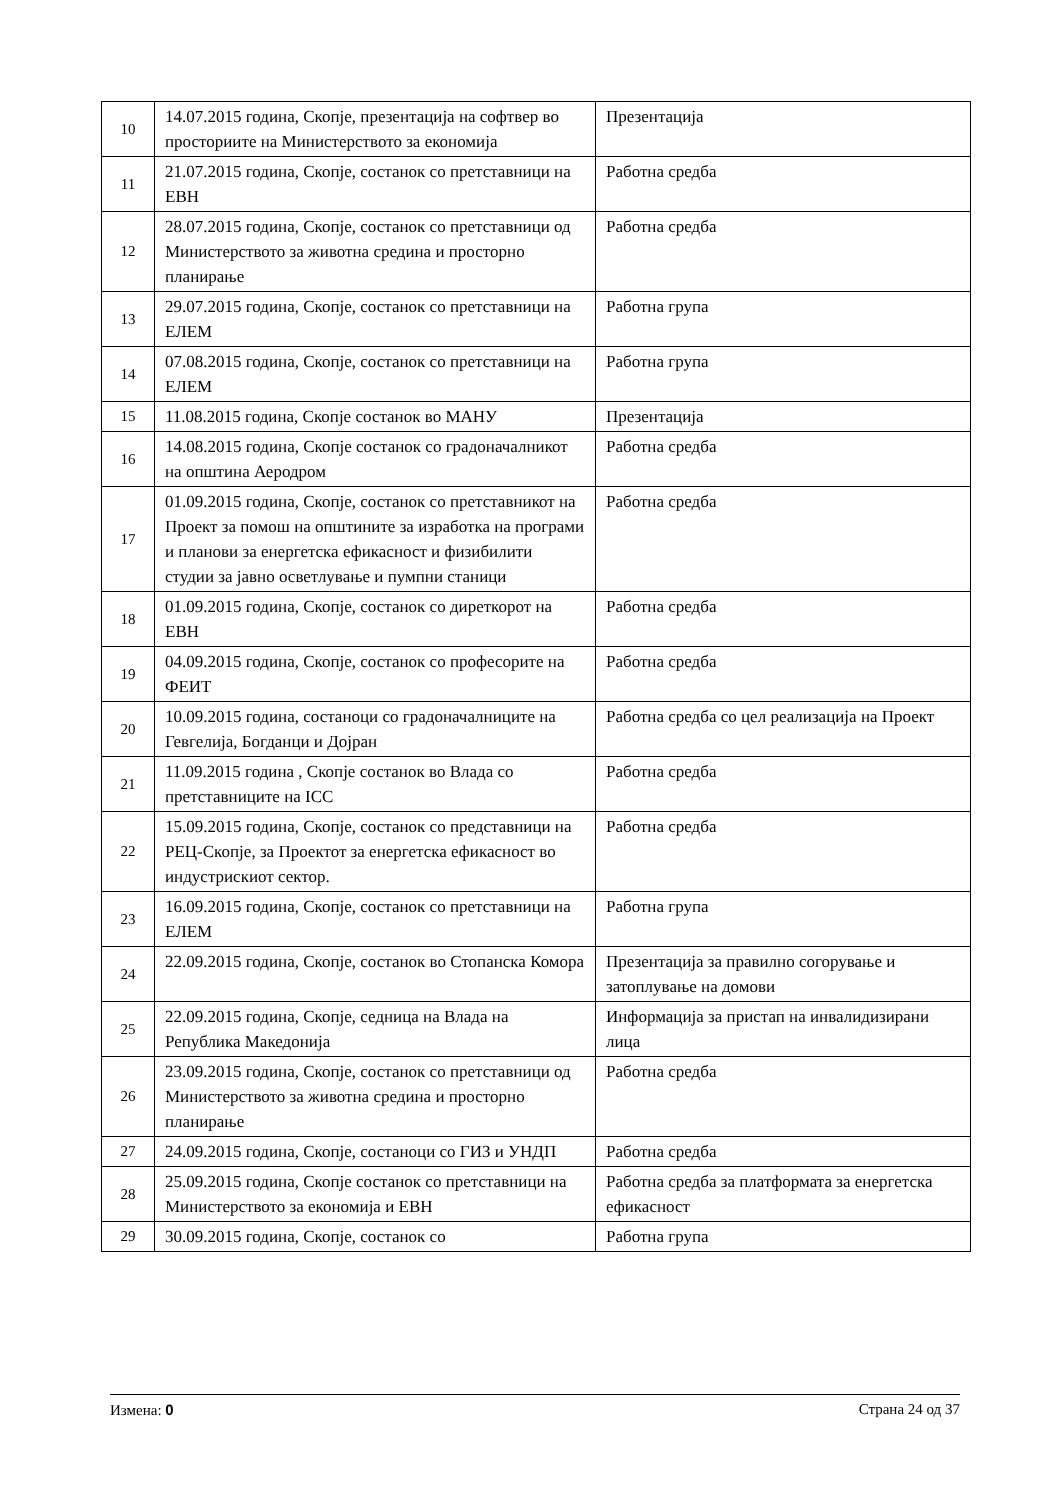| 10 | 14.07.2015 година, Скопје, презентација на софтвер во просториите на Министерството за економија | Презентација |
| 11 | 21.07.2015 година, Скопје, состанок со претставници на ЕВН | Работна средба |
| 12 | 28.07.2015 година, Скопје, состанок со претставници од Министерството за животна средина и просторно планирање | Работна средба |
| 13 | 29.07.2015 година, Скопје, состанок со претставници на ЕЛЕМ | Работна група |
| 14 | 07.08.2015 година, Скопје, состанок со претставници на ЕЛЕМ | Работна група |
| 15 | 11.08.2015 година, Скопје состанок во МАНУ | Презентација |
| 16 | 14.08.2015 година, Скопје состанок со градоначалникот на општина Аеродром | Работна средба |
| 17 | 01.09.2015 година, Скопје, состанок со претставникот на Проект за помош на општините за изработка на програми и планови за енергетска ефикасност и физибилити студии за јавно осветлување и пумпни станици | Работна средба |
| 18 | 01.09.2015 година, Скопје, состанок со диреткорот на ЕВН | Работна средба |
| 19 | 04.09.2015 година, Скопје, состанок со професорите на ФЕИТ | Работна средба |
| 20 | 10.09.2015 година, состаноци со градоначалниците на Гевгелија, Богданци и Дојран | Работна средба со цел реализација на Проект |
| 21 | 11.09.2015 година , Скопје состанок во Влада со претставниците на ICC | Работна средба |
| 22 | 15.09.2015 година, Скопје, состанок со представници на РЕЦ-Скопје, за Проектот за енергетска ефикасност во индустрискиот сектор. | Работна средба |
| 23 | 16.09.2015 година, Скопје, состанок со претставници на ЕЛЕМ | Работна група |
| 24 | 22.09.2015 година, Скопје, состанок во Стопанска Комора | Презентација за правилно согорување и затоплување на домови |
| 25 | 22.09.2015 година, Скопје, седница на Влада на Република Македонија | Информација за пристап на инвалидизирани лица |
| 26 | 23.09.2015 година, Скопје, состанок со претставници од Министерството за животна средина и просторно планирање | Работна средба |
| 27 | 24.09.2015 година, Скопје, состаноци со ГИЗ и УНДП | Работна средба |
| 28 | 25.09.2015 година, Скопје состанок со претставници на Министерството за економија и ЕВН | Работна средба за платформата за енергетска ефикасност |
| 29 | 30.09.2015 година, Скопје, состанок со | Работна група |
Измена: 0 Страна 24 од 37